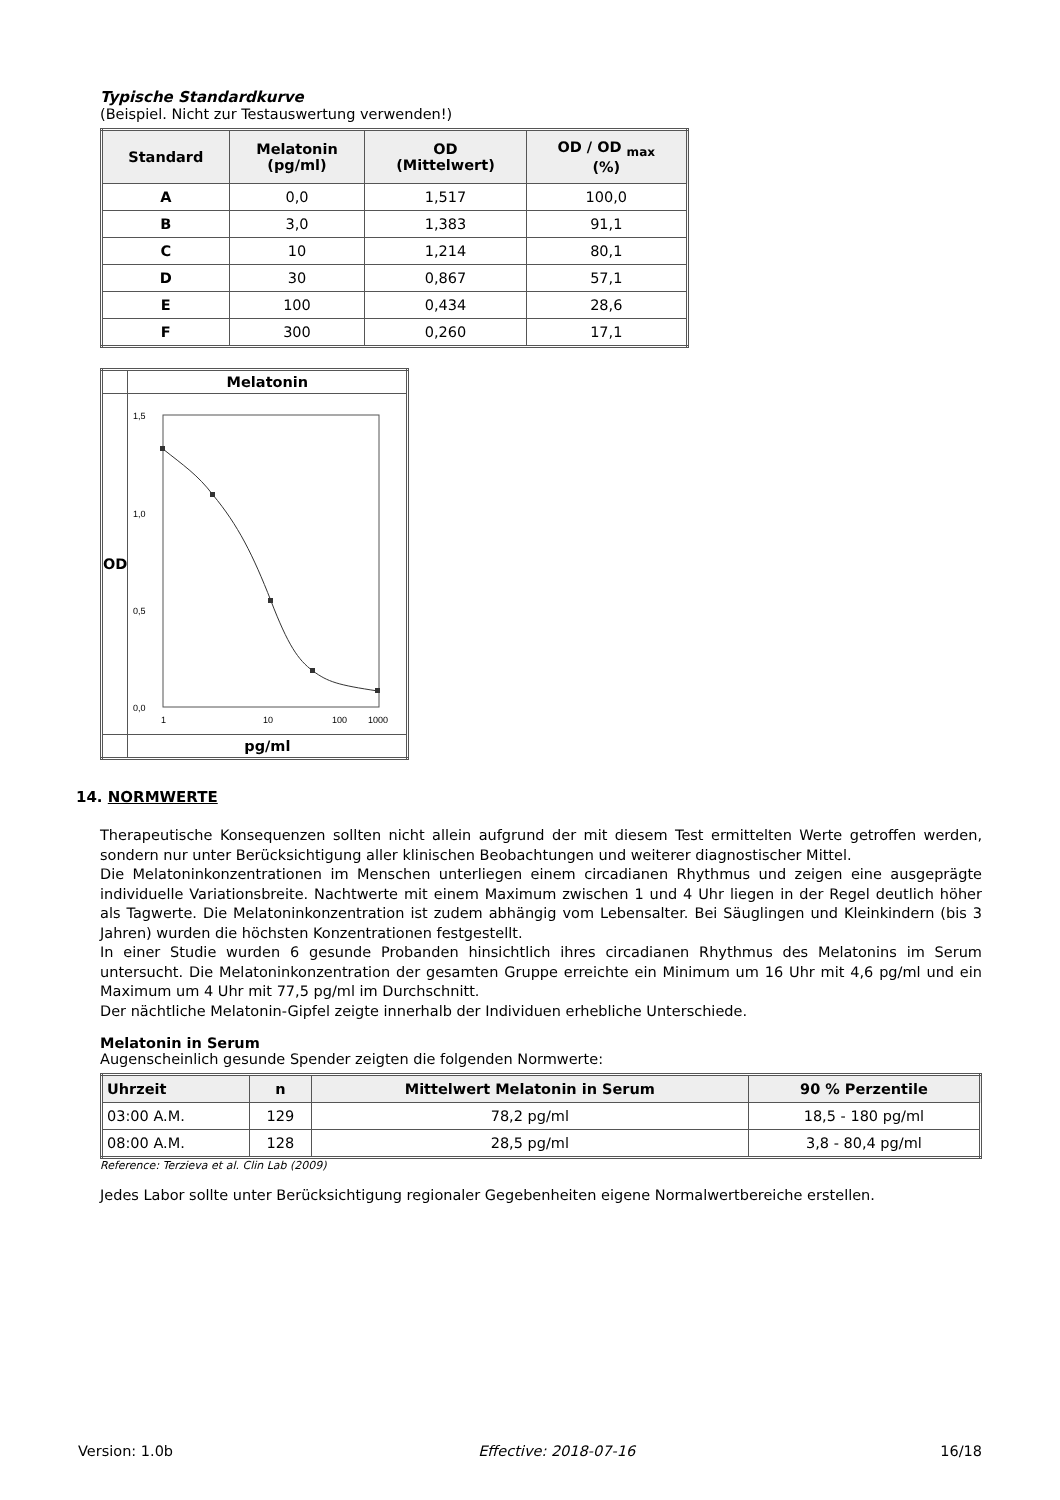Typische Standardkurve
(Beispiel. Nicht zur Testauswertung verwenden!)
| Standard | Melatonin (pg/ml) | OD (Mittelwert) | OD / OD <sub>max</sub> (%) |
| --- | --- | --- | --- |
| A | 0,0 | 1,517 | 100,0 |
| B | 3,0 | 1,383 | 91,1 |
| C | 10 | 1,214 | 80,1 |
| D | 30 | 0,867 | 57,1 |
| E | 100 | 0,434 | 28,6 |
| F | 300 | 0,260 | 17,1 |
| | Melatonin |
| OD | 1,5 1,0 0,5 0,0 1 10 100 1000 |
| | pg/ml |
14. NORMWERTE
Therapeutische Konsequenzen sollten nicht allein aufgrund der mit diesem Test ermittelten Werte getroffen werden, sondern nur unter Berücksichtigung aller klinischen Beobachtungen und weiterer diagnostischer Mittel.
Die Melatoninkonzentrationen im Menschen unterliegen einem circadianen Rhythmus und zeigen eine ausgeprägte individuelle Variationsbreite. Nachtwerte mit einem Maximum zwischen 1 und 4 Uhr liegen in der Regel deutlich höher als Tagwerte. Die Melatoninkonzentration ist zudem abhängig vom Lebensalter. Bei Säuglingen und Kleinkindern (bis 3 Jahren) wurden die höchsten Konzentrationen festgestellt.
In einer Studie wurden 6 gesunde Probanden hinsichtlich ihres circadianen Rhythmus des Melatonins im Serum untersucht. Die Melatoninkonzentration der gesamten Gruppe erreichte ein Minimum um 16 Uhr mit 4,6 pg/ml und ein Maximum um 4 Uhr mit 77,5 pg/ml im Durchschnitt.
Der nächtliche Melatonin-Gipfel zeigte innerhalb der Individuen erhebliche Unterschiede.
Melatonin in Serum
Augenscheinlich gesunde Spender zeigten die folgenden Normwerte:
| Uhrzeit | n | Mittelwert Melatonin in Serum | 90 % Perzentile |
| --- | --- | --- | --- |
| 03:00 A.M. | 129 | 78,2 pg/ml | 18,5 - 180 pg/ml |
| 08:00 A.M. | 128 | 28,5 pg/ml | 3,8 - 80,4 pg/ml |
Reference: Terzieva et al. Clin Lab (2009)
Jedes Labor sollte unter Berücksichtigung regionaler Gegebenheiten eigene Normalwertbereiche erstellen.
Version: 1.0b Effective: 2018-07-16 16/18